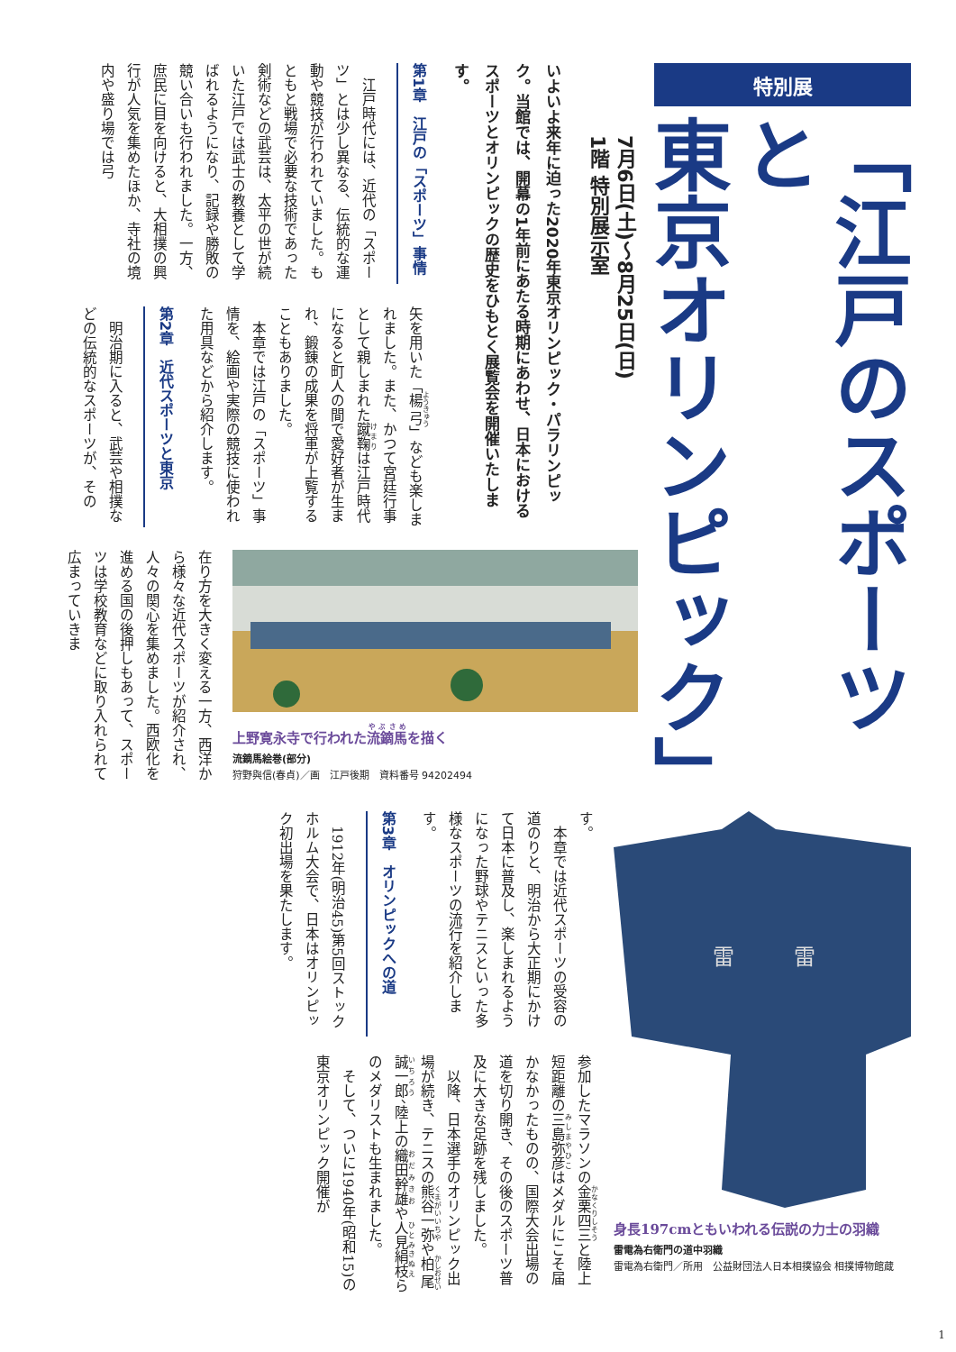特別展
「江戸のスポーツと
東京オリンピック」
7月6日(土)～8月25日(日)
1階 特別展示室
いよいよ来年に迫った2020年東京オリンピック・パラリンピック。当館では、開幕の1年前にあたる時期にあわせ、日本におけるスポーツとオリンピックの歴史をひもとく展覧会を開催いたします。
第1章　江戸の「スポーツ」事情
　江戸時代には、近代の「スポーツ」とは少し異なる、伝統的な運動や競技が行われていました。もともと戦場で必要な技術であった剣術などの武芸は、太平の世が続いた江戸では武士の教養として学ばれるようになり、記録や勝敗の競い合いも行われました。一方、庶民に目を向けると、大相撲の興行が人気を集めたほか、寺社の境内や盛り場では弓
矢を用いた「楊弓」なども楽しまれました。また、かつて宮廷行事として親しまれた蹴鞠は江戸時代になると町人の間で愛好者が生まれ、鍛錬の成果を将軍が上覧することもありました。
　本章では江戸の「スポーツ」事情を、絵画や実際の競技に使われた用具などから紹介します。
第2章　近代スポーツと東京
　明治期に入ると、武芸や相撲などの伝統的なスポーツが、その
上野寛永寺で行われた流鏑馬を描く
流鏑馬絵巻(部分)
狩野與信(春貞)／画　江戸後期　資料番号 94202494
在り方を大きく変える一方、西洋から様々な近代スポーツが紹介され、人々の関心を集めました。西欧化を進める国の後押しもあって、スポーツは学校教育などに取り入れられて広まっていきま
雷
雷
身長197cmともいわれる伝説の力士の羽織
雷電為右衛門の道中羽織
雷電為右衛門／所用　公益財団法人日本相撲協会 相撲博物館蔵
す。
　本章では近代スポーツの受容の道のりと、明治から大正期にかけて日本に普及し、楽しまれるようになった野球やテニスといった多様なスポーツの流行を紹介します。
第3章　オリンピックへの道
　1912年(明治45)第5回ストックホルム大会で、日本はオリンピック初出場を果たします。
参加したマラソンの金栗四三と陸上短距離の三島弥彦はメダルにこそ届かなかったものの、国際大会出場の道を切り開き、その後のスポーツ普及に大きな足跡を残しました。
　以降、日本選手のオリンピック出場が続き、テニスの熊谷一弥や柏尾誠一郎、陸上の織田幹雄や人見絹枝らのメダリストも生まれました。
　そして、ついに1940年(昭和15)の東京オリンピック開催が
1